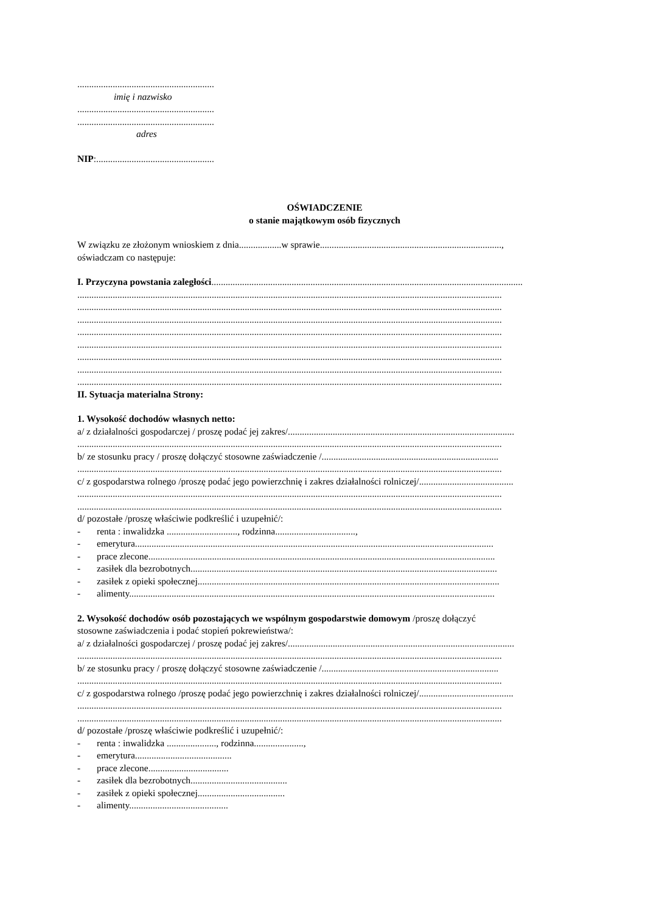..........................................................
imię i nazwisko
..........................................................
..........................................................
adres
NIP:..................................................
OŚWIADCZENIE
o stanie majątkowym osób fizycznych
W związku ze złożonym wnioskiem z dnia..................w sprawie.............................................................................,
oświadczam co następuje:
I. Przyczyna powstania zaległości....................................................................................................................................
....................................................................................................................................................................................
....................................................................................................................................................................................
....................................................................................................................................................................................
....................................................................................................................................................................................
....................................................................................................................................................................................
....................................................................................................................................................................................
....................................................................................................................................................................................
....................................................................................................................................................................................
II. Sytuacja materialna Strony:
1. Wysokość dochodów własnych netto:
a/ z działalności gospodarczej / proszę podać jej zakres/................................................................................................
....................................................................................................................................................................................
b/ ze stosunku pracy / proszę dołączyć stosowne zaświadczenie /...........................................................................
....................................................................................................................................................................................
c/ z gospodarstwa rolnego /proszę podać jego powierzchnię i zakres działalności rolniczej/........................................
....................................................................................................................................................................................
....................................................................................................................................................................................
d/ pozostałe /proszę właściwie podkreślić i uzupełnić/:
- renta : inwalidzka .............................., rodzinna..................................,
- emerytura........................................................................................................................................................
- prace zlecone...................................................................................................................................................
- zasiłek dla bezrobotnych..................................................................................................................................
- zasiłek z opieki społecznej................................................................................................................................
- alimenty...........................................................................................................................................................
2. Wysokość dochodów osób pozostających we wspólnym gospodarstwie domowym /proszę dołączyć
stosowne zaświadczenia i podać stopień pokrewieństwa/:
a/ z działalności gospodarczej / proszę podać jej zakres/................................................................................................
....................................................................................................................................................................................
b/ ze stosunku pracy / proszę dołączyć stosowne zaświadczenie /...........................................................................
....................................................................................................................................................................................
c/ z gospodarstwa rolnego /proszę podać jego powierzchnię i zakres działalności rolniczej/........................................
....................................................................................................................................................................................
....................................................................................................................................................................................
d/ pozostałe /proszę właściwie podkreślić i uzupełnić/:
- renta : inwalidzka ....................., rodzinna.....................,
- emerytura.........................................
- prace zlecone..................................
- zasiłek dla bezrobotnych.........................................
- zasiłek z opieki społecznej.....................................
- alimenty..........................................